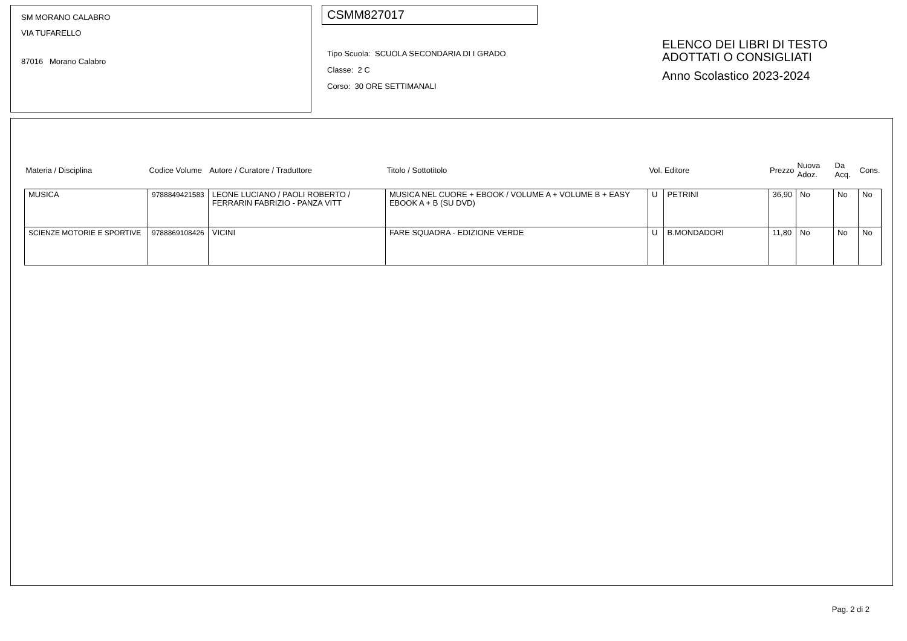SM MORANO CALABRO
VIA TUFARELLO
87016 Morano Calabro
CSMM827017
Tipo Scuola: SCUOLA SECONDARIA DI I GRADO
Classe: 2 C
Corso: 30 ORE SETTIMANALI
ELENCO DEI LIBRI DI TESTO
ADOTTATI O CONSIGLIATI
Anno Scolastico 2023-2024
| Materia / Disciplina | Codice Volume | Autore / Curatore / Traduttore | Titolo / Sottotitolo | Vol. | Editore | Prezzo | Nuova Adoz. | Da Acq. | Cons. |
| --- | --- | --- | --- | --- | --- | --- | --- | --- | --- |
| MUSICA | 9788849421583 | LEONE LUCIANO / PAOLI ROBERTO / FERRARIN FABRIZIO - PANZA VITT | MUSICA NEL CUORE + EBOOK / VOLUME A + VOLUME B + EASY EBOOK A + B (SU DVD) | U | PETRINI | 36,90 | No | No | No |
| SCIENZE MOTORIE E SPORTIVE | 9788869108426 | VICINI | FARE SQUADRA - EDIZIONE VERDE | U | B.MONDADORI | 11,80 | No | No | No |
Pag. 2 di 2